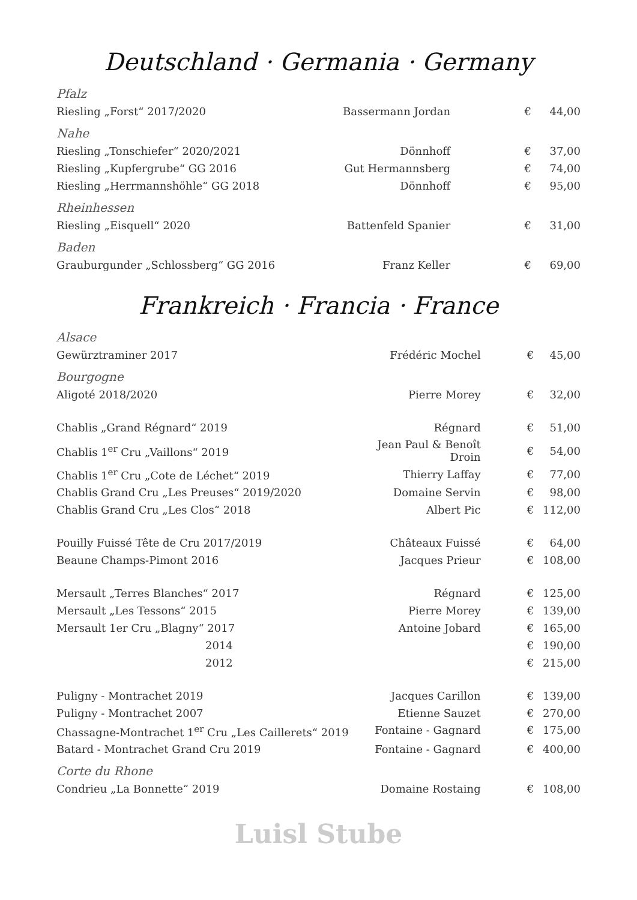Deutschland · Germania · Germany
| Pfalz | | | |
| Riesling „Forst“ 2017/2020 | Bassermann Jordan | € | 44,00 |
| Nahe | | | |
| Riesling „Tonschiefer“ 2020/2021 | Dönnhoff | € | 37,00 |
| Riesling „Kupfergrube“ GG 2016 | Gut Hermannsberg | € | 74,00 |
| Riesling „Herrmannshöhle“ GG 2018 | Dönnhoff | € | 95,00 |
| Rheinhessen | | | |
| Riesling „Eisquell“ 2020 | Battenfeld Spanier | € | 31,00 |
| Baden | | | |
| Grauburgunder „Schlossberg“ GG 2016 | Franz Keller | € | 69,00 |
Frankreich · Francia · France
| Alsace | | | |
| Gewürztraminer 2017 | Frédéric Mochel | € | 45,00 |
| Bourgogne | | | |
| Aligoté 2018/2020 | Pierre Morey | € | 32,00 |
| Chablis „Grand Régnard“ 2019 | Régnard | € | 51,00 |
| Chablis 1<sup>er</sup> Cru „Vaillons“ 2019 | Jean Paul & Benoît Droin | € | 54,00 |
| Chablis 1<sup>er</sup> Cru „Cote de Léchet“ 2019 | Thierry Laffay | € | 77,00 |
| Chablis Grand Cru „Les Preuses“ 2019/2020 | Domaine Servin | € | 98,00 |
| Chablis Grand Cru „Les Clos“ 2018 | Albert Pic | € | 112,00 |
| Pouilly Fuissé Tête de Cru 2017/2019 | Châteaux Fuissé | € | 64,00 |
| Beaune Champs-Pimont 2016 | Jacques Prieur | € | 108,00 |
| Mersault „Terres Blanches“ 2017 | Régnard | € | 125,00 |
| Mersault „Les Tessons“ 2015 | Pierre Morey | € | 139,00 |
| Mersault 1er Cru „Blagny“ 2017 | Antoine Jobard | € | 165,00 |
| 2014 | | € | 190,00 |
| 2012 | | € | 215,00 |
| Puligny - Montrachet 2019 | Jacques Carillon | € | 139,00 |
| Puligny - Montrachet 2007 | Etienne Sauzet | € | 270,00 |
| Chassagne-Montrachet 1<sup>er</sup> Cru „Les Caillerets“ 2019 | Fontaine - Gagnard | € | 175,00 |
| Batard - Montrachet Grand Cru 2019 | Fontaine - Gagnard | € | 400,00 |
| Corte du Rhone | | | |
| Condrieu „La Bonnette“ 2019 | Domaine Rostaing | € | 108,00 |
Luisl Stube